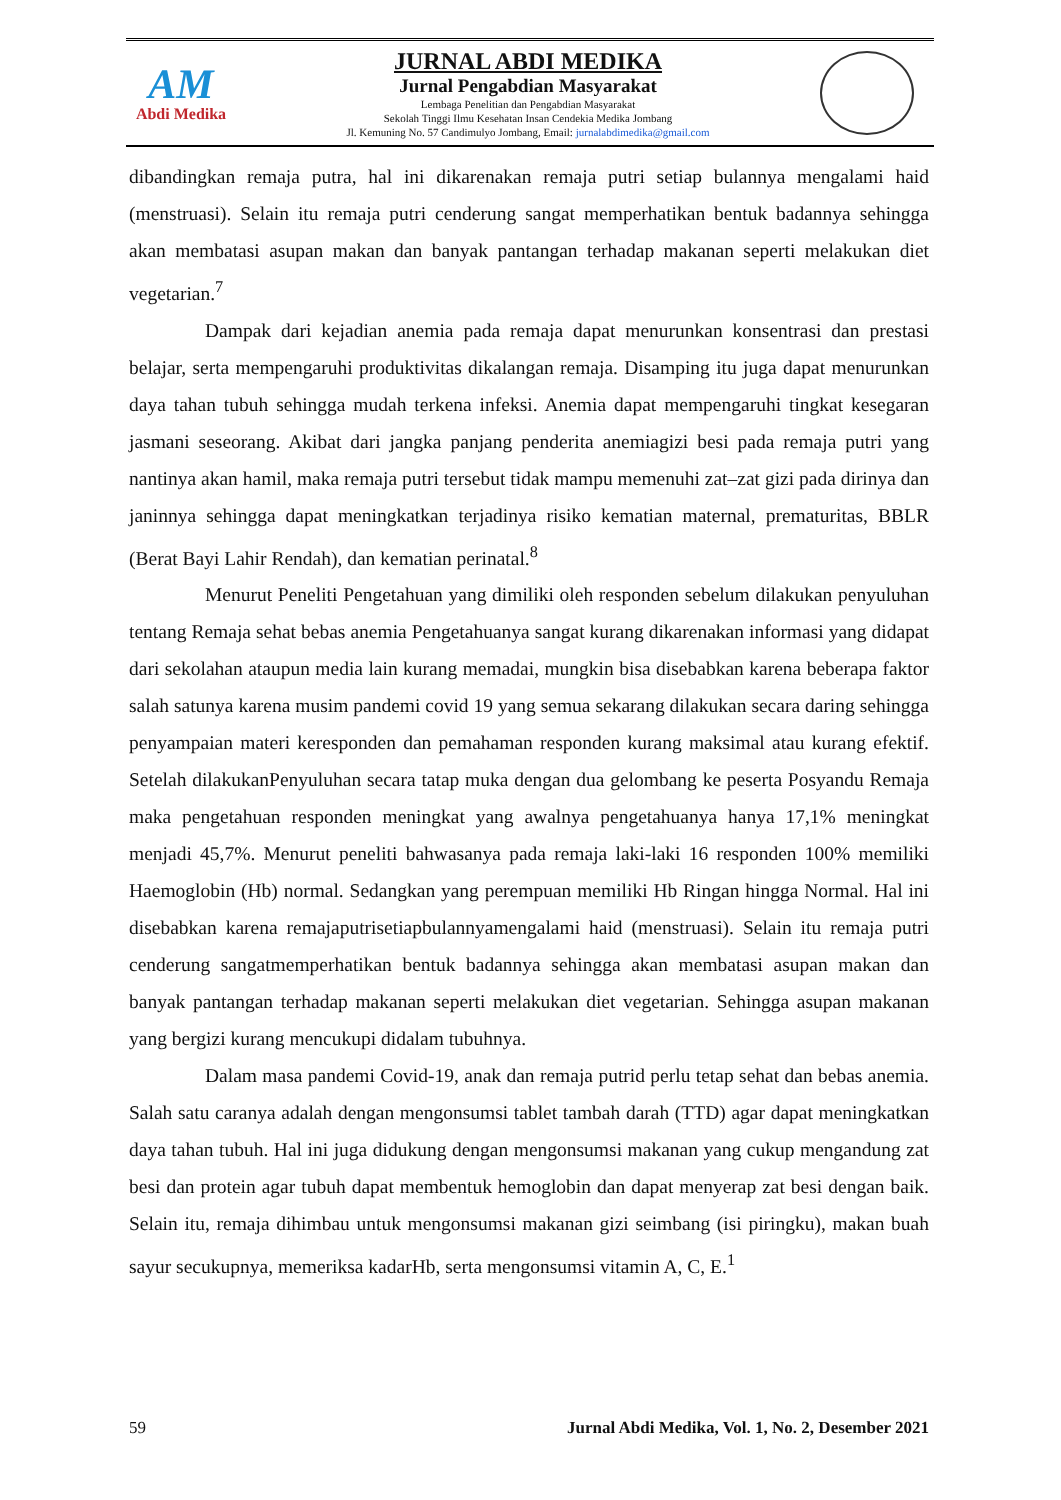AM
Abdi Medika
JURNAL ABDI MEDIKA
Jurnal Pengabdian Masyarakat
Lembaga Penelitian dan Pengabdian Masyarakat
Sekolah Tinggi Ilmu Kesehatan Insan Cendekia Medika Jombang
Jl. Kemuning No. 57 Candimulyo Jombang, Email: jurnalabdimedika@gmail.com
dibandingkan remaja putra, hal ini dikarenakan remaja putri setiap bulannya mengalami haid (menstruasi). Selain itu remaja putri cenderung sangat memperhatikan bentuk badannya sehingga akan membatasi asupan makan dan banyak pantangan terhadap makanan seperti melakukan diet vegetarian.<sup>7</sup>
Dampak dari kejadian anemia pada remaja dapat menurunkan konsentrasi dan prestasi belajar, serta mempengaruhi produktivitas dikalangan remaja. Disamping itu juga dapat menurunkan daya tahan tubuh sehingga mudah terkena infeksi. Anemia dapat mempengaruhi tingkat kesegaran jasmani seseorang. Akibat dari jangka panjang penderita anemiagizi besi pada remaja putri yang nantinya akan hamil, maka remaja putri tersebut tidak mampu memenuhi zat–zat gizi pada dirinya dan janinnya sehingga dapat meningkatkan terjadinya risiko kematian maternal, prematuritas, BBLR (Berat Bayi Lahir Rendah), dan kematian perinatal.<sup>8</sup>
Menurut Peneliti Pengetahuan yang dimiliki oleh responden sebelum dilakukan penyuluhan tentang Remaja sehat bebas anemia Pengetahuanya sangat kurang dikarenakan informasi yang didapat dari sekolahan ataupun media lain kurang memadai, mungkin bisa disebabkan karena beberapa faktor salah satunya karena musim pandemi covid 19 yang semua sekarang dilakukan secara daring sehingga penyampaian materi keresponden dan pemahaman responden kurang maksimal atau kurang efektif. Setelah dilakukanPenyuluhan secara tatap muka dengan dua gelombang ke peserta Posyandu Remaja maka pengetahuan responden meningkat yang awalnya pengetahuanya hanya 17,1% meningkat menjadi 45,7%. Menurut peneliti bahwasanya pada remaja laki-laki 16 responden 100% memiliki Haemoglobin (Hb) normal. Sedangkan yang perempuan memiliki Hb Ringan hingga Normal. Hal ini disebabkan karena remajaputrisetiapbulannyamengalami haid (menstruasi). Selain itu remaja putri cenderung sangatmemperhatikan bentuk badannya sehingga akan membatasi asupan makan dan banyak pantangan terhadap makanan seperti melakukan diet vegetarian. Sehingga asupan makanan yang bergizi kurang mencukupi didalam tubuhnya.
Dalam masa pandemi Covid-19, anak dan remaja putrid perlu tetap sehat dan bebas anemia. Salah satu caranya adalah dengan mengonsumsi tablet tambah darah (TTD) agar dapat meningkatkan daya tahan tubuh. Hal ini juga didukung dengan mengonsumsi makanan yang cukup mengandung zat besi dan protein agar tubuh dapat membentuk hemoglobin dan dapat menyerap zat besi dengan baik. Selain itu, remaja dihimbau untuk mengonsumsi makanan gizi seimbang (isi piringku), makan buah sayur secukupnya, memeriksa kadarHb, serta mengonsumsi vitamin A, C, E.<sup>1</sup>
59 Jurnal Abdi Medika, Vol. 1, No. 2, Desember 2021